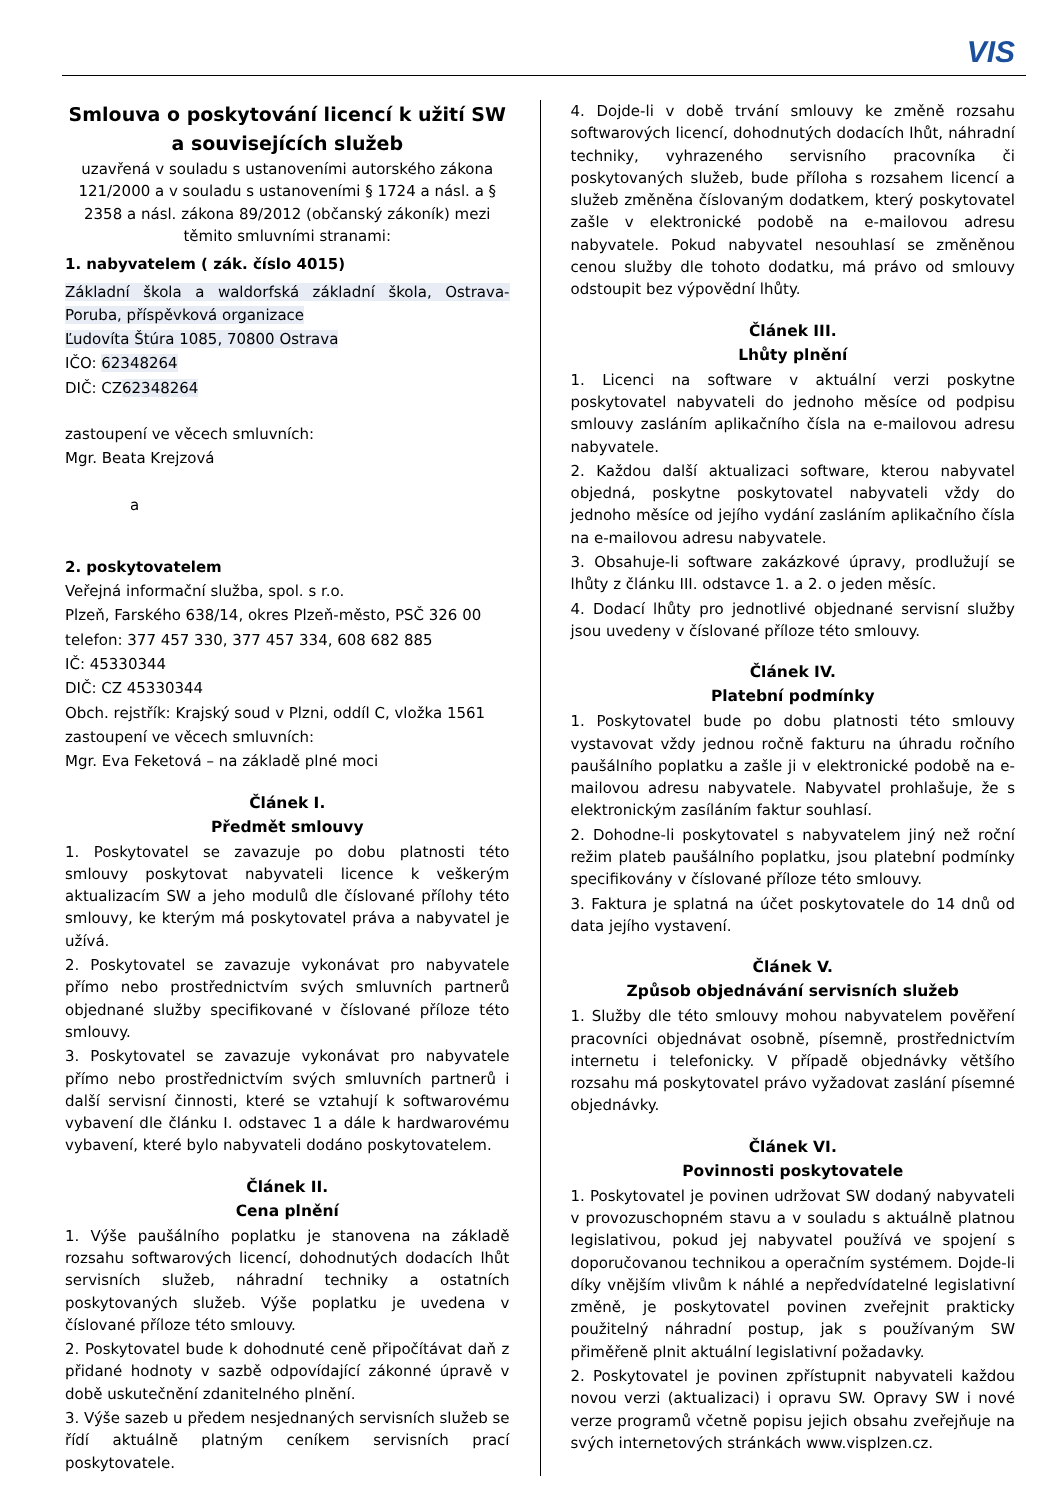VIS
Smlouva o poskytování licencí k užití SW a souvisejících služeb
uzavřená v souladu s ustanoveními autorského zákona 121/2000 a v souladu s ustanoveními § 1724 a násl. a § 2358 a násl. zákona 89/2012 (občanský zákoník) mezi těmito smluvními stranami:
1. nabyvatelem ( zák. číslo 4015)
Základní škola a waldorfská základní škola, Ostrava-Poruba, příspěvková organizace
Ľudovíta Štúra 1085, 70800 Ostrava
IČO: 62348264
DIČ: CZ62348264
zastoupení ve věcech smluvních:
Mgr. Beata Krejzová
a
2. poskytovatelem
Veřejná informační služba, spol. s r.o.
Plzeň, Farského 638/14, okres Plzeň-město, PSČ 326 00
telefon: 377 457 330, 377 457 334, 608 682 885
IČ: 45330344
DIČ: CZ 45330344
Obch. rejstřík: Krajský soud v Plzni, oddíl C, vložka 1561
zastoupení ve věcech smluvních:
Mgr. Eva Feketová – na základě plné moci
Článek I.
Předmět smlouvy
1. Poskytovatel se zavazuje po dobu platnosti této smlouvy poskytovat nabyvateli licence k veškerým aktualizacím SW a jeho modulů dle číslované přílohy této smlouvy, ke kterým má poskytovatel práva a nabyvatel je užívá.
2. Poskytovatel se zavazuje vykonávat pro nabyvatele přímo nebo prostřednictvím svých smluvních partnerů objednané služby specifikované v číslované příloze této smlouvy.
3. Poskytovatel se zavazuje vykonávat pro nabyvatele přímo nebo prostřednictvím svých smluvních partnerů i další servisní činnosti, které se vztahují k softwarovému vybavení dle článku I. odstavec 1 a dále k hardwarovému vybavení, které bylo nabyvateli dodáno poskytovatelem.
Článek II.
Cena plnění
1. Výše paušálního poplatku je stanovena na základě rozsahu softwarových licencí, dohodnutých dodacích lhůt servisních služeb, náhradní techniky a ostatních poskytovaných služeb. Výše poplatku je uvedena v číslované příloze této smlouvy.
2. Poskytovatel bude k dohodnuté ceně připočítávat daň z přidané hodnoty v sazbě odpovídající zákonné úpravě v době uskutečnění zdanitelného plnění.
3. Výše sazeb u předem nesjednaných servisních služeb se řídí aktuálně platným ceníkem servisních prací poskytovatele.
4. Dojde-li v době trvání smlouvy ke změně rozsahu softwarových licencí, dohodnutých dodacích lhůt, náhradní techniky, vyhrazeného servisního pracovníka či poskytovaných služeb, bude příloha s rozsahem licencí a služeb změněna číslovaným dodatkem, který poskytovatel zašle v elektronické podobě na e-mailovou adresu nabyvatele. Pokud nabyvatel nesouhlasí se změněnou cenou služby dle tohoto dodatku, má právo od smlouvy odstoupit bez výpovědní lhůty.
Článek III.
Lhůty plnění
1. Licenci na software v aktuální verzi poskytne poskytovatel nabyvateli do jednoho měsíce od podpisu smlouvy zasláním aplikačního čísla na e-mailovou adresu nabyvatele.
2. Každou další aktualizaci software, kterou nabyvatel objedná, poskytne poskytovatel nabyvateli vždy do jednoho měsíce od jejího vydání zasláním aplikačního čísla na e-mailovou adresu nabyvatele.
3. Obsahuje-li software zakázkové úpravy, prodlužují se lhůty z článku III. odstavce 1. a 2. o jeden měsíc.
4. Dodací lhůty pro jednotlivé objednané servisní služby jsou uvedeny v číslované příloze této smlouvy.
Článek IV.
Platební podmínky
1. Poskytovatel bude po dobu platnosti této smlouvy vystavovat vždy jednou ročně fakturu na úhradu ročního paušálního poplatku a zašle ji v elektronické podobě na e-mailovou adresu nabyvatele. Nabyvatel prohlašuje, že s elektronickým zasíláním faktur souhlasí.
2. Dohodne-li poskytovatel s nabyvatelem jiný než roční režim plateb paušálního poplatku, jsou platební podmínky specifikovány v číslované příloze této smlouvy.
3. Faktura je splatná na účet poskytovatele do 14 dnů od data jejího vystavení.
Článek V.
Způsob objednávání servisních služeb
1. Služby dle této smlouvy mohou nabyvatelem pověření pracovníci objednávat osobně, písemně, prostřednictvím internetu i telefonicky. V případě objednávky většího rozsahu má poskytovatel právo vyžadovat zaslání písemné objednávky.
Článek VI.
Povinnosti poskytovatele
1. Poskytovatel je povinen udržovat SW dodaný nabyvateli v provozuschopném stavu a v souladu s aktuálně platnou legislativou, pokud jej nabyvatel používá ve spojení s doporučovanou technikou a operačním systémem. Dojde-li díky vnějším vlivům k náhlé a nepředvídatelné legislativní změně, je poskytovatel povinen zveřejnit prakticky použitelný náhradní postup, jak s používaným SW přiměřeně plnit aktuální legislativní požadavky.
2. Poskytovatel je povinen zpřístupnit nabyvateli každou novou verzi (aktualizaci) i opravu SW. Opravy SW i nové verze programů včetně popisu jejich obsahu zveřejňuje na svých internetových stránkách www.visplzen.cz.